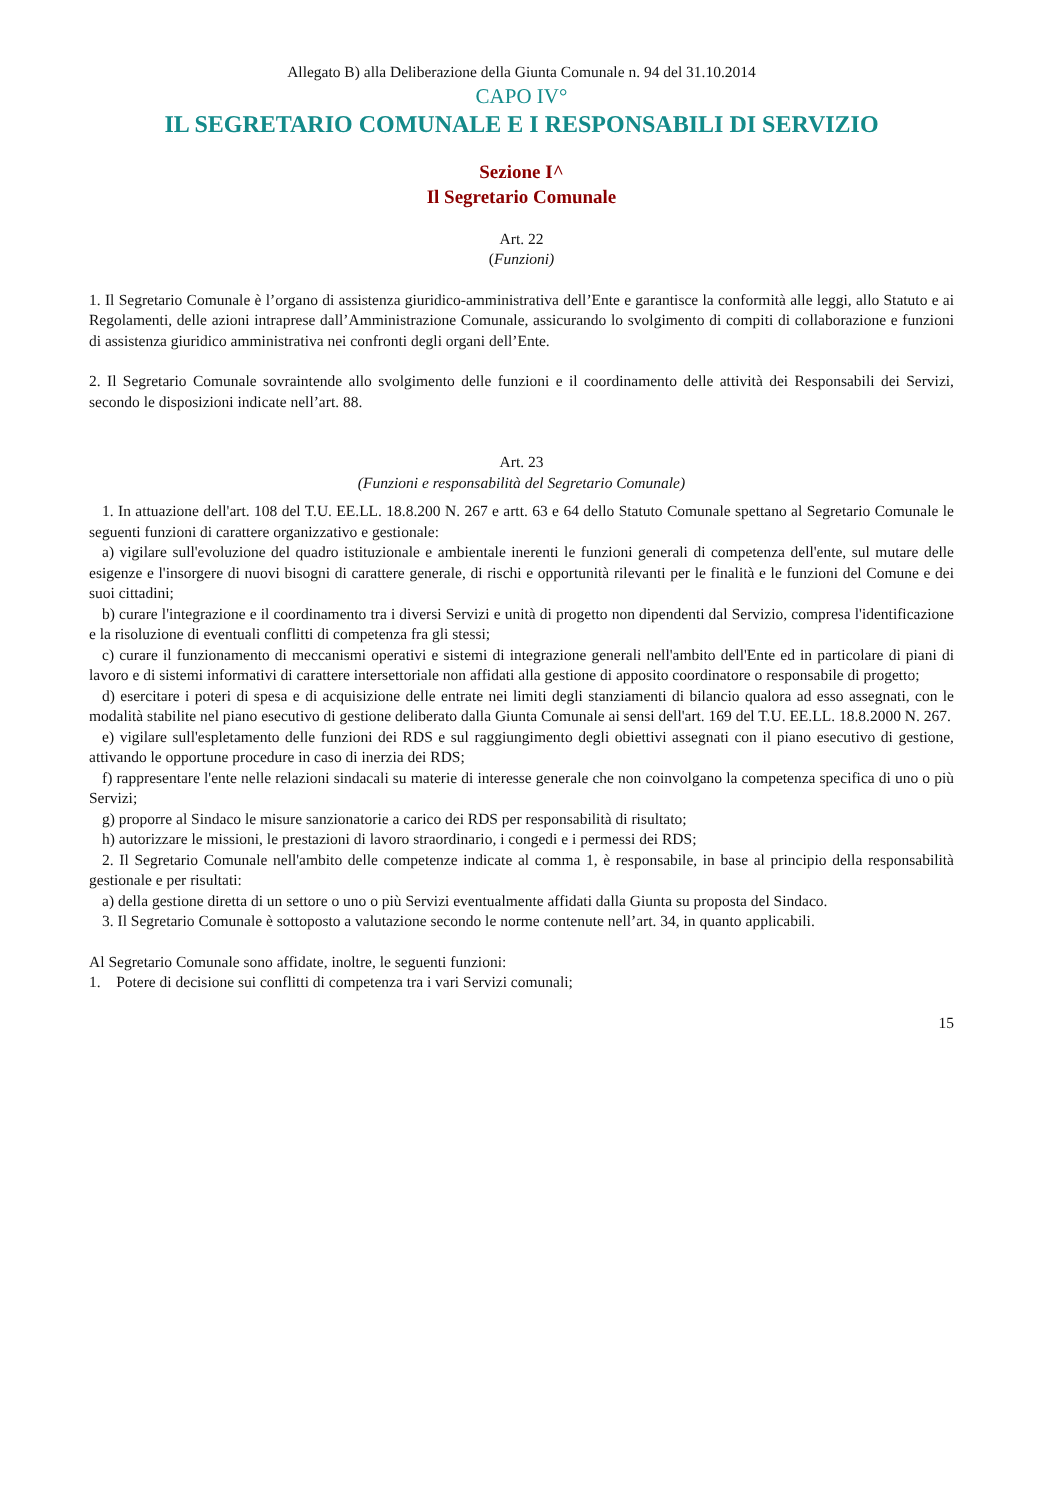Allegato B) alla Deliberazione della Giunta Comunale n. 94 del 31.10.2014
CAPO IV°
IL SEGRETARIO COMUNALE E I RESPONSABILI DI SERVIZIO
Sezione I^
Il Segretario Comunale
Art. 22
(Funzioni)
1. Il Segretario Comunale è l’organo di assistenza giuridico-amministrativa dell’Ente e garantisce la conformità alle leggi, allo Statuto e ai Regolamenti, delle azioni intraprese dall’Amministrazione Comunale, assicurando lo svolgimento di compiti di collaborazione e funzioni di assistenza giuridico amministrativa nei confronti degli organi dell’Ente.
2. Il Segretario Comunale sovraintende allo svolgimento delle funzioni e il coordinamento delle attività dei Responsabili dei Servizi, secondo le disposizioni indicate nell’art. 88.
Art. 23
(Funzioni e responsabilità del Segretario Comunale)
1. In attuazione dell'art. 108 del T.U. EE.LL. 18.8.200 N. 267 e artt. 63 e 64 dello Statuto Comunale spettano al Segretario Comunale le seguenti funzioni di carattere organizzativo e gestionale:
a) vigilare sull'evoluzione del quadro istituzionale e ambientale inerenti le funzioni generali di competenza dell'ente, sul mutare delle esigenze e l'insorgere di nuovi bisogni di carattere generale, di rischi e opportunità rilevanti per le finalità e le funzioni del Comune e dei suoi cittadini;
b) curare l'integrazione e il coordinamento tra i diversi Servizi e unità di progetto non dipendenti dal Servizio, compresa l'identificazione e la risoluzione di eventuali conflitti di competenza fra gli stessi;
c) curare il funzionamento di meccanismi operativi e sistemi di integrazione generali nell'ambito dell'Ente ed in particolare di piani di lavoro e di sistemi informativi di carattere intersettoriale non affidati alla gestione di apposito coordinatore o responsabile di progetto;
d) esercitare i poteri di spesa e di acquisizione delle entrate nei limiti degli stanziamenti di bilancio qualora ad esso assegnati, con le modalità stabilite nel piano esecutivo di gestione deliberato dalla Giunta Comunale ai sensi dell'art. 169 del T.U. EE.LL. 18.8.2000 N. 267.
e) vigilare sull'espletamento delle funzioni dei RDS e sul raggiungimento degli obiettivi assegnati con il piano esecutivo di gestione, attivando le opportune procedure in caso di inerzia dei RDS;
f) rappresentare l'ente nelle relazioni sindacali su materie di interesse generale che non coinvolgano la competenza specifica di uno o più Servizi;
g) proporre al Sindaco le misure sanzionatorie a carico dei RDS per responsabilità di risultato;
h) autorizzare le missioni, le prestazioni di lavoro straordinario, i congedi e i permessi dei RDS;
2. Il Segretario Comunale nell'ambito delle competenze indicate al comma 1, è responsabile, in base al principio della responsabilità gestionale e per risultati:
a) della gestione diretta di un settore o uno o più Servizi eventualmente affidati dalla Giunta su proposta del Sindaco.
3. Il Segretario Comunale è sottoposto a valutazione secondo le norme contenute nell’art. 34, in quanto applicabili.
Al Segretario Comunale sono affidate, inoltre, le seguenti funzioni:
1. Potere di decisione sui conflitti di competenza tra i vari Servizi comunali;
15